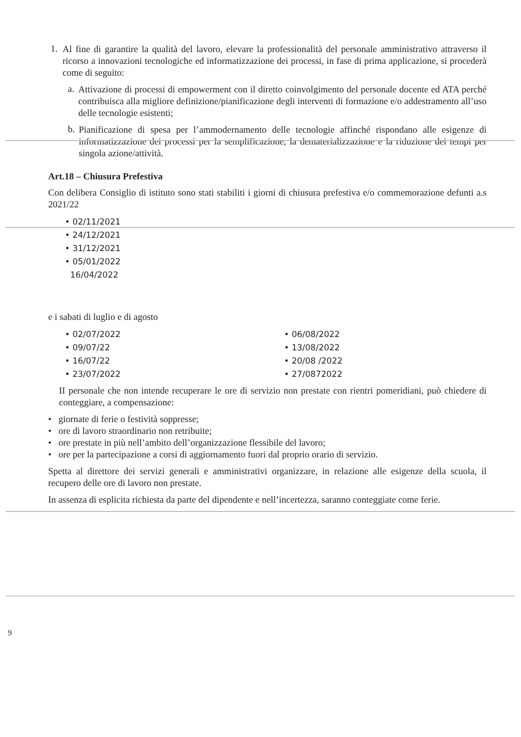1.
Al fine di garantire la qualità del lavoro, elevare la professionalità del personale amministrativo attraverso il ricorso a innovazioni tecnologiche ed informatizzazione dei processi, in fase di prima applicazione, si procederà come di seguito:
a.
Attivazione di processi di empowerment con il diretto coinvolgimento del personale docente ed ATA perché contribuisca alla migliore definizione/pianificazione degli interventi di formazione e/o addestramento all’uso delle tecnologie esistenti;
b.
Pianificazione di spesa per l’ammodernamento delle tecnologie affinché rispondano alle esigenze di informatizzazione dei processi per la semplificazione, la dematerializzazione e la riduzione dei tempi per singola azione/attività.
Art.18 – Chiusura Prefestiva
Con delibera Consiglio di istituto sono stati stabiliti i giorni di chiusura prefestiva e/o commemorazione defunti a.s 2021/22
• 02/11/2021
• 24/12/2021
• 31/12/2021
• 05/01/2022
16/04/2022
e i sabati di luglio e di agosto
• 02/07/2022
• 09/07/22
• 16/07/22
• 23/07/2022
• 06/08/2022
• 13/08/2022
• 20/08 /2022
• 27/0872022
II personale che non intende recuperare le ore di servizio non prestate con rientri pomeridiani, può chiedere di conteggiare, a compensazione:
• giornate di ferie o festività soppresse;
• ore di lavoro straordinario non retribuite;
• ore prestate in più nell’ambito dell’organizzazione flessibile del lavoro;
• ore per la partecipazione a corsi di aggiornamento fuori dal proprio orario di servizio.
Spetta al direttore dei servizi generali e amministrativi organizzare, in relazione alle esigenze della scuola, il recupero delle ore di lavoro non prestate.
In assenza di esplicita richiesta da parte del dipendente e nell’incertezza, saranno conteggiate come ferie.
9